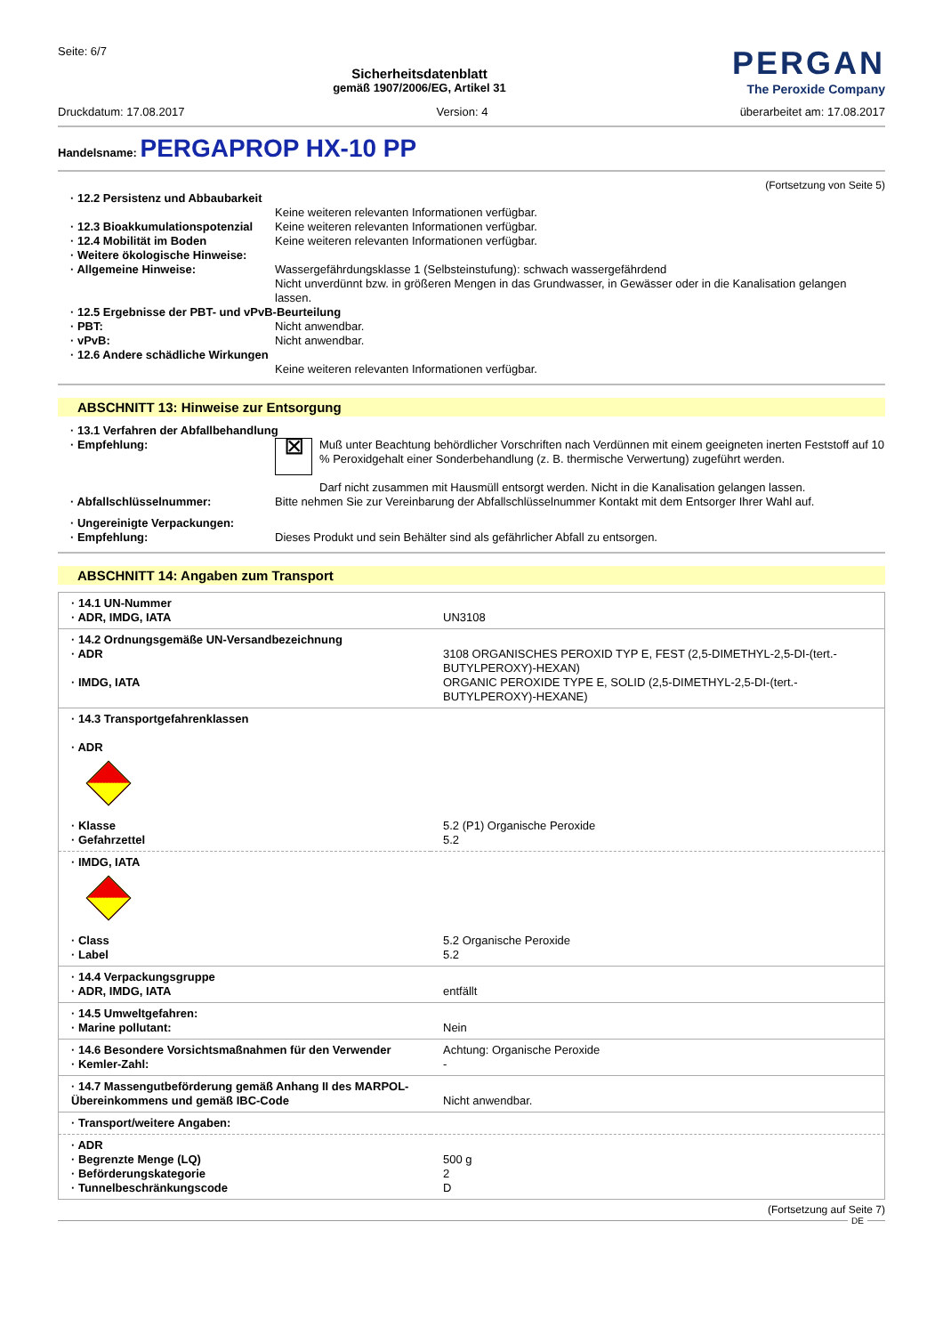Seite: 6/7
Sicherheitsdatenblatt
gemäß 1907/2006/EG, Artikel 31
PERGAN
The Peroxide Company
Druckdatum: 17.08.2017 Version: 4 überarbeitet am: 17.08.2017
Handelsname: PERGAPROP HX-10 PP
(Fortsetzung von Seite 5)
· 12.2 Persistenz und Abbaubarkeit
Keine weiteren relevanten Informationen verfügbar.
· 12.3 Bioakkumulationspotenzial
Keine weiteren relevanten Informationen verfügbar.
· 12.4 Mobilität im Boden Keine weiteren relevanten Informationen verfügbar.
· Weitere ökologische Hinweise:
· Allgemeine Hinweise: Wassergefährdungsklasse 1 (Selbsteinstufung): schwach wassergefährdend
Nicht unverdünnt bzw. in größeren Mengen in das Grundwasser, in Gewässer oder in die Kanalisation gelangen lassen.
· 12.5 Ergebnisse der PBT- und vPvB-Beurteilung
· PBT: Nicht anwendbar.
· vPvB: Nicht anwendbar.
· 12.6 Andere schädliche Wirkungen
Keine weiteren relevanten Informationen verfügbar.
ABSCHNITT 13: Hinweise zur Entsorgung
· 13.1 Verfahren der Abfallbehandlung
· Empfehlung:
⊠
Muß unter Beachtung behördlicher Vorschriften nach Verdünnen mit einem geeigneten inerten Feststoff auf 10 % Peroxidgehalt einer Sonderbehandlung (z. B. thermische Verwertung) zugeführt werden.
Darf nicht zusammen mit Hausmüll entsorgt werden. Nicht in die Kanalisation gelangen lassen.
· Abfallschlüsselnummer: Bitte nehmen Sie zur Vereinbarung der Abfallschlüsselnummer Kontakt mit dem Entsorger Ihrer Wahl auf.
· Ungereinigte Verpackungen:
· Empfehlung: Dieses Produkt und sein Behälter sind als gefährlicher Abfall zu entsorgen.
ABSCHNITT 14: Angaben zum Transport
| · 14.1 UN-Nummer · ADR, IMDG, IATA | UN3108 |
| · 14.2 Ordnungsgemäße UN-Versandbezeichnung · ADR · IMDG, IATA | 3108 ORGANISCHES PEROXID TYP E, FEST (2,5-DIMETHYL-2,5-DI-(tert.-BUTYLPEROXY)-HEXAN) ORGANIC PEROXIDE TYPE E, SOLID (2,5-DIMETHYL-2,5-DI-(tert.-BUTYLPEROXY)-HEXANE) |
| · 14.3 Transportgefahrenklassen · ADR | |
| · Klasse · Gefahrzettel | 5.2 (P1) Organische Peroxide 5.2 |
| · IMDG, IATA | |
| · Class · Label | 5.2 Organische Peroxide 5.2 |
| · 14.4 Verpackungsgruppe · ADR, IMDG, IATA | entfällt |
| · 14.5 Umweltgefahren: · Marine pollutant: | Nein |
| · 14.6 Besondere Vorsichtsmaßnahmen für den Verwender · Kemler-Zahl: | Achtung: Organische Peroxide - |
| · 14.7 Massengutbeförderung gemäß Anhang II des MARPOL-Übereinkommens und gemäß IBC-Code | Nicht anwendbar. |
| · Transport/weitere Angaben: | |
| · ADR · Begrenzte Menge (LQ) · Beförderungskategorie · Tunnelbeschränkungscode | 500 g 2 D |
(Fortsetzung auf Seite 7)
DE